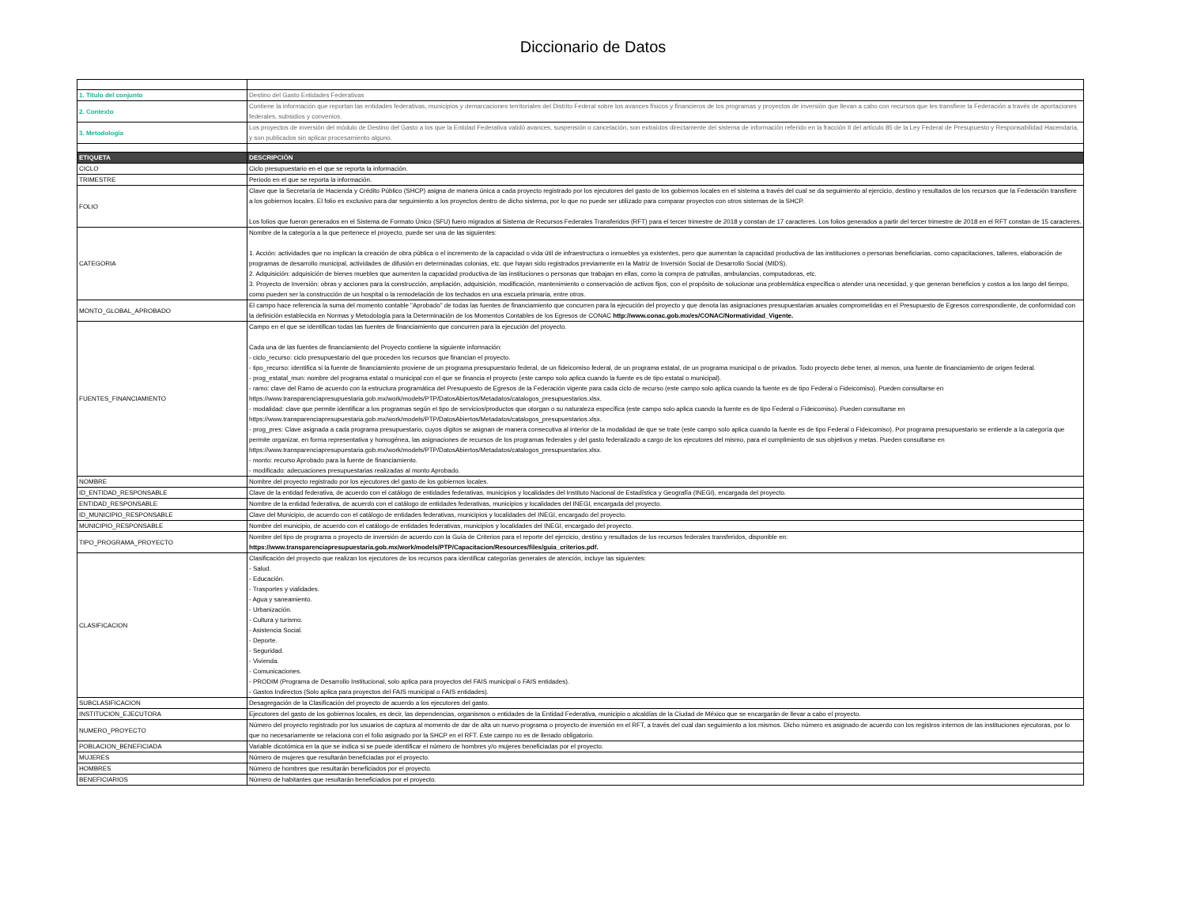Diccionario de Datos
| 1. Título del conjunto | Destino del Gasto Entidades Federativas |
| 2. Contexto | Contiene la información que reportan las entidades federativas, municipios y demarcaciones territoriales del Distrito Federal sobre los avances físicos y financieros de los programas y proyectos de inversión que llevan a cabo con recursos que les transfiere la Federación a través de aportaciones federales, subsidios y convenios. |
| 3. Metodología | Los proyectos de inversión del módulo de Destino del Gasto a los que la Entidad Federativa validó avances, suspensión o cancelación, son extraídos directamente del sistema de información referido en la fracción II del artículo 85 de la Ley Federal de Presupuesto y Responsabilidad Hacendaria, y son publicados sin aplicar procesamiento alguno. |
| ETIQUETA | DESCRIPCIÓN |
| CICLO | Ciclo presupuestario en el que se reporta la información. |
| TRIMESTRE | Periodo en el que se reporta la información. |
| FOLIO | Clave que la Secretaría de Hacienda y Crédito Público (SHCP) asigna de manera única a cada proyecto registrado por los ejecutores del gasto de los gobiernos locales en el sistema a través del cual se da seguimiento al ejercicio, destino y resultados de los recursos que la Federación transfiere a los gobiernos locales. El folio es exclusivo para dar seguimiento a los proyectos dentro de dicho sistema, por lo que no puede ser utilizado para comparar proyectos con otros sistemas de la SHCP. Los folios que fueron generados en el Sistema de Formato Único (SFU) fuero migrados al Sistema de Recursos Federales Transferidos (RFT) para el tercer trimestre de 2018 y constan de 17 caracteres. Los folios generados a partir del tercer trimestre de 2018 en el RFT constan de 15 caracteres. |
| CATEGORIA | Nombre de la categoría a la que pertenece el proyecto, puede ser una de las siguientes: 1. Acción: actividades que no implican la creación de obra pública o el incremento de la capacidad o vida útil de infraestructura o inmuebles ya existentes, pero que aumentan la capacidad productiva de las instituciones o personas beneficiarias, como capacitaciones, talleres, elaboración de programas de desarrollo municipal, actividades de difusión en determinadas colonias, etc. que hayan sido registrados previamente en la Matriz de Inversión Social de Desarrollo Social (MIDS). 2. Adquisición: adquisición de bienes muebles que aumenten la capacidad productiva de las instituciones o personas que trabajan en ellas, como la compra de patrullas, ambulancias, computadoras, etc. 3. Proyecto de Inversión: obras y acciones para la construcción, ampliación, adquisición, modificación, mantenimiento o conservación de activos fijos, con el propósito de solucionar una problemática específica o atender una necesidad, y que generan beneficios y costos a los largo del tiempo, como pueden ser la construcción de un hospital o la remodelación de los techados en una escuela primaria, entre otros. |
| MONTO_GLOBAL_APROBADO | El campo hace referencia la suma del momento contable "Aprobado" de todas las fuentes de financiamiento que concurren para la ejecución del proyecto y que denota las asignaciones presupuestarias anuales comprometidas en el Presupuesto de Egresos correspondiente, de conformidad con la definición establecida en Normas y Metodología para la Determinación de los Momentos Contables de los Egresos de CONAC http://www.conac.gob.mx/es/CONAC/Normatividad_Vigente. |
| FUENTES_FINANCIAMIENTO | Campo en el que se identifican todas las fuentes de financiamiento que concurren para la ejecución del proyecto. Cada una de las fuentes de financiamiento del Proyecto contiene la siguiente información: - ciclo_recurso: ciclo presupuestario del que proceden los recursos que financian el proyecto. - tipo_recurso: identifica si la fuente de financiamiento proviene de un programa presupuestario federal, de un fideicomiso federal, de un programa estatal, de un programa municipal o de privados. Todo proyecto debe tener, al menos, una fuente de financiamiento de origen federal. - prog_estatal_mun: nombre del programa estatal o municipal con el que se financia el proyecto (este campo solo aplica cuando la fuente es de tipo estatal o municipal). - ramo: clave del Ramo de acuerdo con la estructura programática del Presupuesto de Egresos de la Federación vigente para cada ciclo de recurso (este campo solo aplica cuando la fuente es de tipo Federal o Fideicomiso). Pueden consultarse en https://www.transparenciapresupuestaria.gob.mx/work/models/PTP/DatosAbiertos/Metadatos/catalogos_presupuestarios.xlsx. - modalidad: clave que permite identificar a los programas según el tipo de servicios/productos que otorgan o su naturaleza específica (este campo solo aplica cuando la fuente es de tipo Federal o Fideicomiso). Pueden consultarse en https://www.transparenciapresupuestaria.gob.mx/work/models/PTP/DatosAbiertos/Metadatos/catalogos_presupuestarios.xlsx. - prog_pres: Clave asignada a cada programa presupuestario, cuyos dígitos se asignan de manera consecutiva al interior de la modalidad de que se trate (este campo solo aplica cuando la fuente es de tipo Federal o Fideicomiso). Por programa presupuestario se entiende a la categoría que permite organizar, en forma representativa y homogénea, las asignaciones de recursos de los programas federales y del gasto federalizado a cargo de los ejecutores del mismo, para el cumplimiento de sus objetivos y metas. Pueden consultarse en https://www.transparenciapresupuestaria.gob.mx/work/models/PTP/DatosAbiertos/Metadatos/catalogos_presupuestarios.xlsx. - monto: recurso Aprobado para la fuente de financiamiento. - modificado: adecuaciones presupuestarias realizadas al monto Aprobado. |
| NOMBRE | Nombre del proyecto registrado por los ejecutores del gasto de los gobiernos locales. |
| ID_ENTIDAD_RESPONSABLE | Clave de la entidad federativa, de acuerdo con el catálogo de entidades federativas, municipios y localidades del Instituto Nacional de Estadística y Geografía (INEGI), encargada del proyecto. |
| ENTIDAD_RESPONSABLE | Nombre de la entidad federativa, de acuerdo con el catálogo de entidades federativas, municipios y localidades del INEGI, encargada del proyecto. |
| ID_MUNICIPIO_RESPONSABLE | Clave del Municipio, de acuerdo con el catálogo de entidades federativas, municipios y localidades del INEGI, encargado del proyecto. |
| MUNICIPIO_RESPONSABLE | Nombre del municipio, de acuerdo con el catálogo de entidades federativas, municipios y localidades del INEGI, encargado del proyecto. |
| TIPO_PROGRAMA_PROYECTO | Nombre del tipo de programa o proyecto de inversión de acuerdo con la Guía de Criterios para el reporte del ejercicio, destino y resultados de los recursos federales transferidos, disponible en: https://www.transparenciapresupuestaria.gob.mx/work/models/PTP/Capacitacion/Resources/files/guia_criterios.pdf. |
| CLASIFICACION | Clasificación del proyecto que realizan los ejecutores de los recursos para identificar categorías generales de atención, incluye las siguientes: - Salud. - Educación. - Trasportes y vialidades. - Agua y saneamiento. - Urbanización. - Cultura y turismo. - Asistencia Social. - Deporte. - Seguridad. - Vivienda. - Comunicaciones. - PRODIM (Programa de Desarrollo Institucional, solo aplica para proyectos del FAIS municipal o FAIS entidades). - Gastos Indirectos (Solo aplica para proyectos del FAIS municipal o FAIS entidades). |
| SUBCLASIFICACION | Desagregación de la Clasificación del proyecto de acuerdo a los ejecutores del gasto. |
| INSTITUCION_EJECUTORA | Ejecutores del gasto de los gobiernos locales, es decir, las dependencias, organismos o entidades de la Entidad Federativa, municipio o alcaldías de la Ciudad de México que se encargarán de llevar a cabo el proyecto. |
| NUMERO_PROYECTO | Número del proyecto registrado por los usuarios de captura al momento de dar de alta un nuevo programa o proyecto de inversión en el RFT, a través del cual dan seguimiento a los mismos. Dicho número es asignado de acuerdo con los registros internos de las instituciones ejecutoras, por lo que no necesariamente se relaciona con el folio asignado por la SHCP en el RFT. Este campo no es de llenado obligatorio. |
| POBLACION_BENEFICIADA | Variable dicotómica en la que se indica si se puede identificar el número de hombres y/o mujeres beneficiadas por el proyecto. |
| MUJERES | Número de mujeres que resultarán beneficiadas por el proyecto. |
| HOMBRES | Número de hombres que resultarán beneficiados por el proyecto. |
| BENEFICIARIOS | Número de habitantes que resultarán beneficiados por el proyecto. |